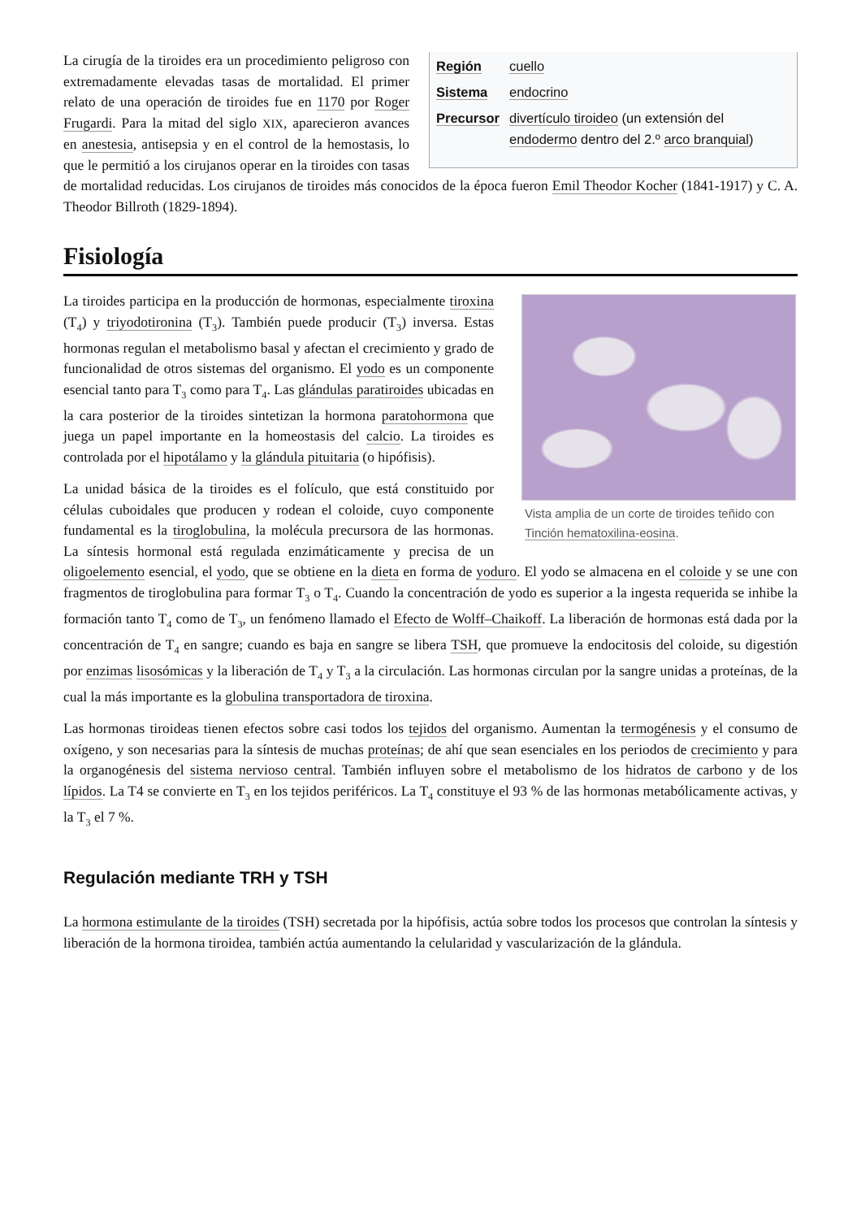| Región | cuello |
| Sistema | endocrino |
| Precursor | divertículo tiroideo (un extensión del endodermo dentro del 2.º arco branquial ) |
La cirugía de la tiroides era un procedimiento peligroso con extremadamente elevadas tasas de mortalidad. El primer relato de una operación de tiroides fue en 1170 por Roger Frugardi. Para la mitad del siglo XIX, aparecieron avances en anestesia, antisepsia y en el control de la hemostasis, lo que le permitió a los cirujanos operar en la tiroides con tasas de mortalidad reducidas. Los cirujanos de tiroides más conocidos de la época fueron Emil Theodor Kocher (1841-1917) y C. A. Theodor Billroth (1829-1894).
Fisiología
Vista amplia de un corte de tiroides teñido con Tinción hematoxilina-eosina.
La tiroides participa en la producción de hormonas, especialmente tiroxina (T<sub>4</sub>) y triyodotironina (T<sub>3</sub>). También puede producir (T<sub>3</sub>) inversa. Estas hormonas regulan el metabolismo basal y afectan el crecimiento y grado de funcionalidad de otros sistemas del organismo. El yodo es un componente esencial tanto para T<sub>3</sub> como para T<sub>4</sub>. Las glándulas paratiroides ubicadas en la cara posterior de la tiroides sintetizan la hormona paratohormona que juega un papel importante en la homeostasis del calcio. La tiroides es controlada por el hipotálamo y la glándula pituitaria (o hipófisis).
La unidad básica de la tiroides es el folículo, que está constituido por células cuboidales que producen y rodean el coloide, cuyo componente fundamental es la tiroglobulina, la molécula precursora de las hormonas. La síntesis hormonal está regulada enzimáticamente y precisa de un oligoelemento esencial, el yodo, que se obtiene en la dieta en forma de yoduro. El yodo se almacena en el coloide y se une con fragmentos de tiroglobulina para formar T<sub>3</sub> o T<sub>4</sub>. Cuando la concentración de yodo es superior a la ingesta requerida se inhibe la formación tanto T<sub>4</sub> como de T<sub>3</sub>, un fenómeno llamado el Efecto de Wolff–Chaikoff. La liberación de hormonas está dada por la concentración de T<sub>4</sub> en sangre; cuando es baja en sangre se libera TSH, que promueve la endocitosis del coloide, su digestión por enzimas lisosómicas y la liberación de T<sub>4</sub> y T<sub>3</sub> a la circulación. Las hormonas circulan por la sangre unidas a proteínas, de la cual la más importante es la globulina transportadora de tiroxina.
Las hormonas tiroideas tienen efectos sobre casi todos los tejidos del organismo. Aumentan la termogénesis y el consumo de oxígeno, y son necesarias para la síntesis de muchas proteínas; de ahí que sean esenciales en los periodos de crecimiento y para la organogénesis del sistema nervioso central. También influyen sobre el metabolismo de los hidratos de carbono y de los lípidos. La T4 se convierte en T<sub>3</sub> en los tejidos periféricos. La T<sub>4</sub> constituye el 93 % de las hormonas metabólicamente activas, y la T<sub>3</sub> el 7 %.
Regulación mediante TRH y TSH
La hormona estimulante de la tiroides (TSH) secretada por la hipófisis, actúa sobre todos los procesos que controlan la síntesis y liberación de la hormona tiroidea, también actúa aumentando la celularidad y vascularización de la glándula.